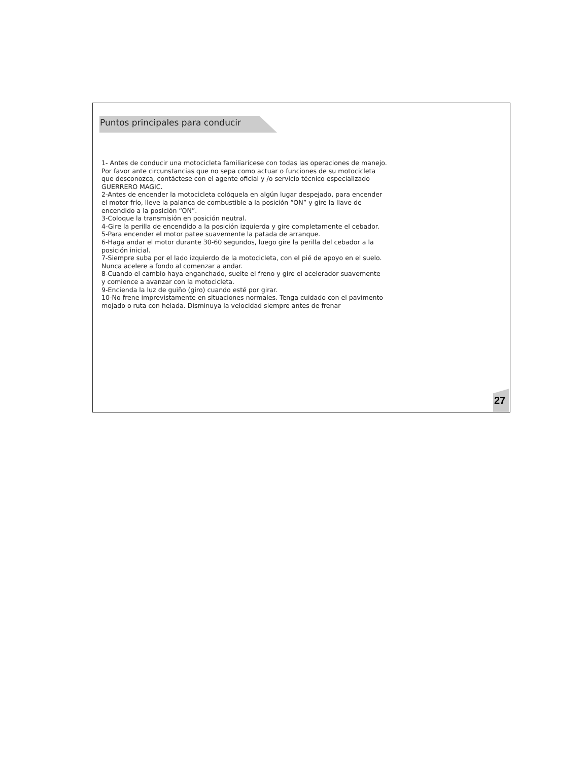Puntos principales para conducir
1- Antes de conducir una motocicleta familiarícese con todas las operaciones de manejo.
Por favor ante circunstancias que no sepa como actuar o funciones de su motocicleta
que desconozca, contáctese con el agente oficial y /o servicio técnico especializado
GUERRERO MAGIC.
2-Antes de encender la motocicleta colóquela en algún lugar despejado, para encender
el motor frío, lleve la palanca de combustible a la posición “ON” y gire la llave de
encendido a la posición “ON”.
3-Coloque la transmisión en posición neutral.
4-Gire la perilla de encendido a la posición izquierda y gire completamente el cebador.
5-Para encender el motor patee suavemente la patada de arranque.
6-Haga andar el motor durante 30-60 segundos, luego gire la perilla del cebador a la
posición inicial.
7-Siempre suba por el lado izquierdo de la motocicleta, con el pié de apoyo en el suelo.
Nunca acelere a fondo al comenzar a andar.
8-Cuando el cambio haya enganchado, suelte el freno y gire el acelerador suavemente
y comience a avanzar con la motocicleta.
9-Encienda la luz de guiño (giro) cuando esté por girar.
10-No frene imprevistamente en situaciones normales. Tenga cuidado con el pavimento
mojado o ruta con helada. Disminuya la velocidad siempre antes de frenar
27